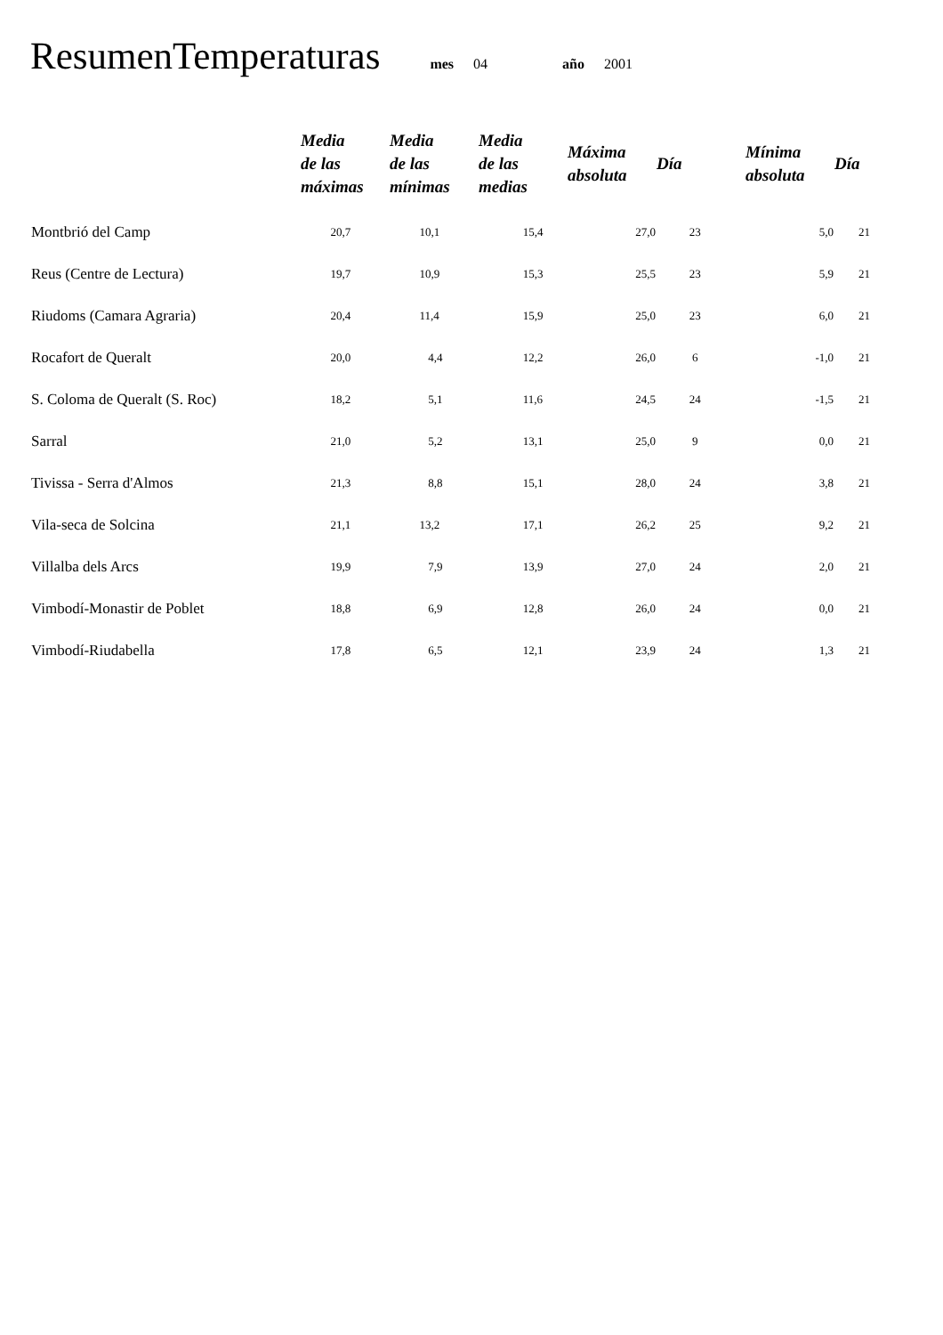ResumenTemperaturas mes 04 año 2001
| | Media de las máximas | Media de las mínimas | Media de las medias | Máxima absoluta | Día | Mínima absoluta | Día |
| --- | --- | --- | --- | --- | --- | --- | --- |
| Montbrió del Camp | 20,7 | 10,1 | 15,4 | 27,0 | 23 | 5,0 | 21 |
| Reus (Centre de Lectura) | 19,7 | 10,9 | 15,3 | 25,5 | 23 | 5,9 | 21 |
| Riudoms (Camara Agraria) | 20,4 | 11,4 | 15,9 | 25,0 | 23 | 6,0 | 21 |
| Rocafort de Queralt | 20,0 | 4,4 | 12,2 | 26,0 | 6 | -1,0 | 21 |
| S. Coloma de Queralt (S. Roc) | 18,2 | 5,1 | 11,6 | 24,5 | 24 | -1,5 | 21 |
| Sarral | 21,0 | 5,2 | 13,1 | 25,0 | 9 | 0,0 | 21 |
| Tivissa - Serra d'Almos | 21,3 | 8,8 | 15,1 | 28,0 | 24 | 3,8 | 21 |
| Vila-seca de Solcina | 21,1 | 13,2 | 17,1 | 26,2 | 25 | 9,2 | 21 |
| Villalba dels Arcs | 19,9 | 7,9 | 13,9 | 27,0 | 24 | 2,0 | 21 |
| Vimbodí-Monastir de Poblet | 18,8 | 6,9 | 12,8 | 26,0 | 24 | 0,0 | 21 |
| Vimbodí-Riudabella | 17,8 | 6,5 | 12,1 | 23,9 | 24 | 1,3 | 21 |